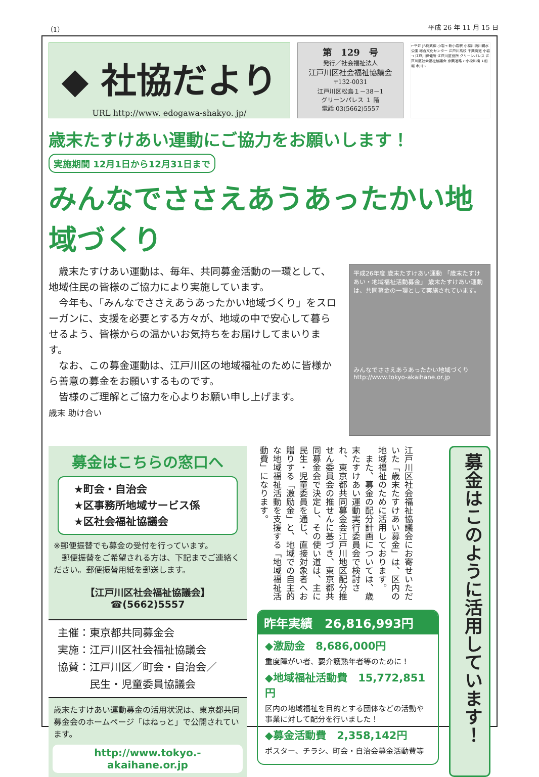（1） 平成 26 年 11 月 15 日
◆ 社協だより
URL http://www. edogawa-shakyo. jp/
第　129　号
発行／社会福祉法人
江戸川区社会福祉協議会
〒132-0031
江戸川区松島１－38－1
グリーンパレス １ 階
電話 03(5662)5557
←平井 JR総武線 小岩→ 新小岩駅 小松川境川親水公園 総合文化センター 江戸川高校 千葉街道 小岩→ 江戸川保健所 江戸川区役所 グリーンパレス 江戸川区社会福祉協議会 京葉道路 ←小松川橋 ↓船堀 市川→
歳末たすけあい運動にご協力をお願いします！ 実施期間 12月1日から12月31日まで
みんなでささえあうあったかい地域づくり
　歳末たすけあい運動は、毎年、共同募金活動の一環として、地域住民の皆様のご協力により実施しています。
　今年も、「みんなでささえあうあったかい地域づくり」をスローガンに、支援を必要とする方々が、地域の中で安心して暮らせるよう、皆様からの温かいお気持ちをお届けしてまいります。
　なお、この募金運動は、江戸川区の地域福祉のために皆様から善意の募金をお願いするものです。
　皆様のご理解とご協力を心よりお願い申し上げます。
歳末 助け合い
平成26年度 歳末たすけあい運動 「歳末たすけあい・地域福祉活動募金」 歳末たすけあい運動は、共同募金の一環として実施されています。
みんなでささえあうあったかい地域づくり
http://www.tokyo-akaihane.or.jp
募金はこちらの窓口へ
★町会・自治会
★区事務所地域サービス係
★区社会福祉協議会
※郵便振替でも募金の受付を行っています。
　郵便振替をご希望される方は、下記までご連絡ください。郵便振替用紙を郵送します。
【江戸川区社会福祉協議会】
☎(5662)5557
主催：東京都共同募金会
実施：江戸川区社会福祉協議会
協賛：江戸川区／町会・自治会／
　　　民生・児童委員協議会
歳末たすけあい運動募金の活用状況は、東京都共同募金会のホームページ「はねっと」で公開されています。
http://www.tokyo.-akaihane.or.jp
江戸川区社会福祉協議会にお寄せいただいた「歳末たすけあい募金」は、区内の地域福祉のために活用しております。
　また、募金の配分計画については、歳末たすけあい運動実行委員会で検討され、東京都共同募金会江戸川地区配分推せん委員会の推せんに基づき、東京都共同募金会で決定し、その使い道は、主に民生・児童委員を通じ、直接対象者へお贈りする「激励金」と、地域での自主的な地域福祉活動を支援する「地域福祉活動費」になります。
昨年実績　26,816,993円
◆激励金　8,686,000円
重度障がい者、要介護熟年者等のために！
◆地域福祉活動費　15,772,851円
区内の地域福祉を目的とする団体などの活動や事業に対して配分を行いました！
◆募金活動費　2,358,142円
ポスター、チラシ、町会・自治会募金活動費等
募金はこのように活用しています！